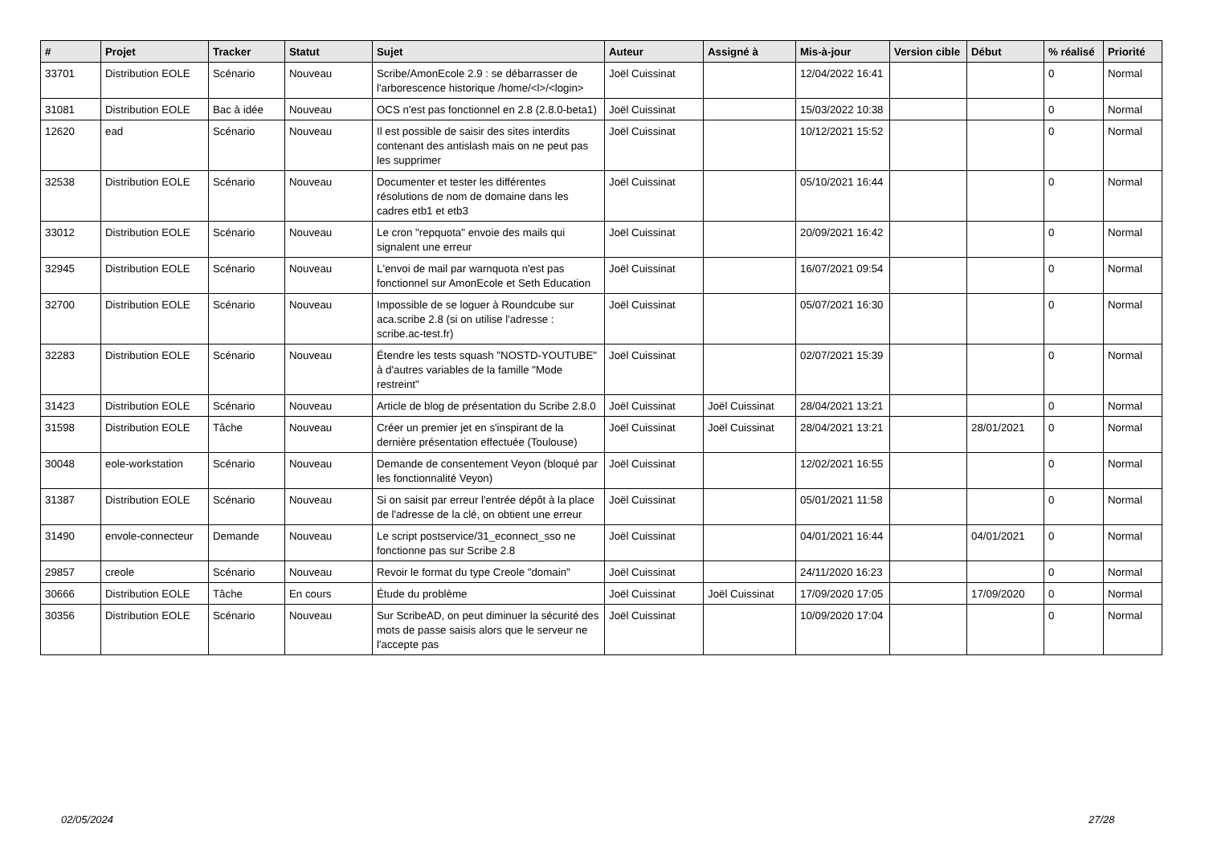| # | Projet | Tracker | Statut | Sujet | Auteur | Assigné à | Mis-à-jour | Version cible | Début | % réalisé | Priorité |
| --- | --- | --- | --- | --- | --- | --- | --- | --- | --- | --- | --- |
| 33701 | Distribution EOLE | Scénario | Nouveau | Scribe/AmonEcole 2.9 : se débarrasser de l'arborescence historique /home/<l>/<login> | Joël Cuissinat | | 12/04/2022 16:41 | | | 0 | Normal |
| 31081 | Distribution EOLE | Bac à idée | Nouveau | OCS n'est pas fonctionnel en 2.8 (2.8.0-beta1) | Joël Cuissinat | | 15/03/2022 10:38 | | | 0 | Normal |
| 12620 | ead | Scénario | Nouveau | Il est possible de saisir des sites interdits contenant des antislash mais on ne peut pas les supprimer | Joël Cuissinat | | 10/12/2021 15:52 | | | 0 | Normal |
| 32538 | Distribution EOLE | Scénario | Nouveau | Documenter et tester les différentes résolutions de nom de domaine dans les cadres etb1 et etb3 | Joël Cuissinat | | 05/10/2021 16:44 | | | 0 | Normal |
| 33012 | Distribution EOLE | Scénario | Nouveau | Le cron "repquota" envoie des mails qui signalent une erreur | Joël Cuissinat | | 20/09/2021 16:42 | | | 0 | Normal |
| 32945 | Distribution EOLE | Scénario | Nouveau | L'envoi de mail par warnquota n'est pas fonctionnel sur AmonEcole et Seth Education | Joël Cuissinat | | 16/07/2021 09:54 | | | 0 | Normal |
| 32700 | Distribution EOLE | Scénario | Nouveau | Impossible de se loguer à Roundcube sur aca.scribe 2.8 (si on utilise l'adresse : scribe.ac-test.fr) | Joël Cuissinat | | 05/07/2021 16:30 | | | 0 | Normal |
| 32283 | Distribution EOLE | Scénario | Nouveau | Étendre les tests squash "NOSTD-YOUTUBE" à d'autres variables de la famille "Mode restreint" | Joël Cuissinat | | 02/07/2021 15:39 | | | 0 | Normal |
| 31423 | Distribution EOLE | Scénario | Nouveau | Article de blog de présentation du Scribe 2.8.0 | Joël Cuissinat | Joël Cuissinat | 28/04/2021 13:21 | | | 0 | Normal |
| 31598 | Distribution EOLE | Tâche | Nouveau | Créer un premier jet en s'inspirant de la dernière présentation effectuée (Toulouse) | Joël Cuissinat | Joël Cuissinat | 28/04/2021 13:21 | | 28/01/2021 | 0 | Normal |
| 30048 | eole-workstation | Scénario | Nouveau | Demande de consentement Veyon (bloqué par les fonctionnalité Veyon) | Joël Cuissinat | | 12/02/2021 16:55 | | | 0 | Normal |
| 31387 | Distribution EOLE | Scénario | Nouveau | Si on saisit par erreur l'entrée dépôt à la place de l'adresse de la clé, on obtient une erreur | Joël Cuissinat | | 05/01/2021 11:58 | | | 0 | Normal |
| 31490 | envole-connecteur | Demande | Nouveau | Le script postservice/31_econnect_sso ne fonctionne pas sur Scribe 2.8 | Joël Cuissinat | | 04/01/2021 16:44 | | 04/01/2021 | 0 | Normal |
| 29857 | creole | Scénario | Nouveau | Revoir le format du type Creole "domain" | Joël Cuissinat | | 24/11/2020 16:23 | | | 0 | Normal |
| 30666 | Distribution EOLE | Tâche | En cours | Étude du problème | Joël Cuissinat | Joël Cuissinat | 17/09/2020 17:05 | | 17/09/2020 | 0 | Normal |
| 30356 | Distribution EOLE | Scénario | Nouveau | Sur ScribeAD, on peut diminuer la sécurité des mots de passe saisis alors que le serveur ne l'accepte pas | Joël Cuissinat | | 10/09/2020 17:04 | | | 0 | Normal |
02/05/2024 27/28